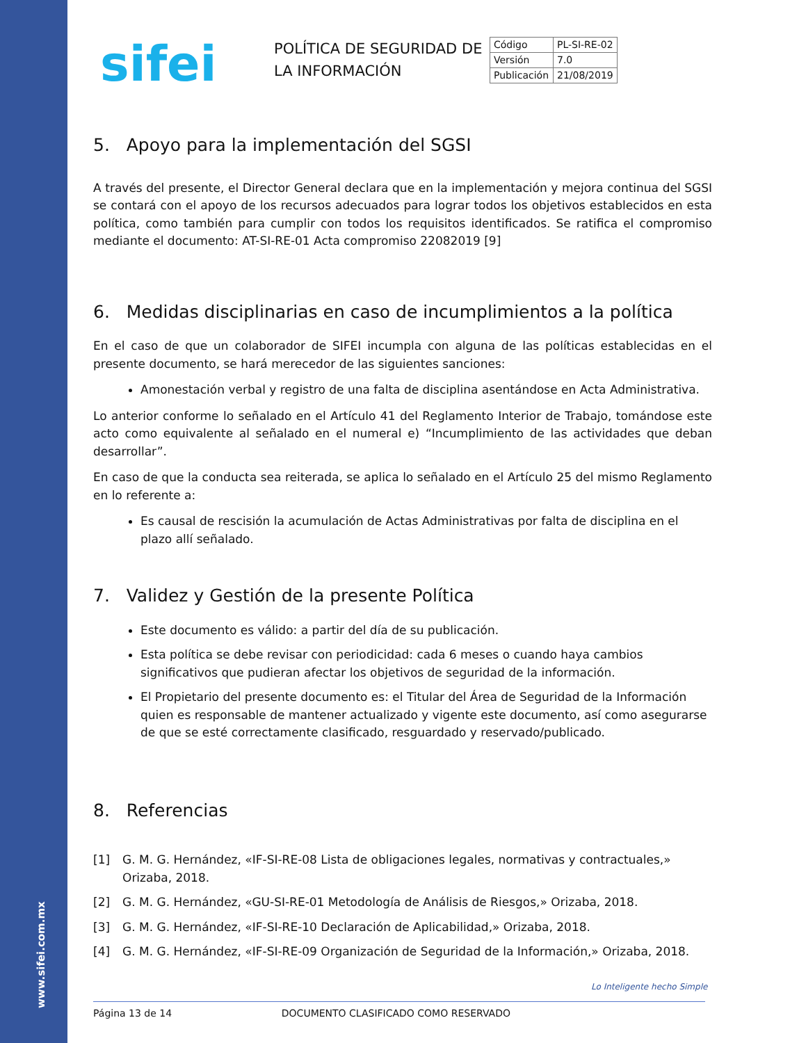www.sifei.com.mx
sifei
POLÍTICA DE SEGURIDAD DE LA INFORMACIÓN
| Código | PL-SI-RE-02 |
| Versión | 7.0 |
| Publicación | 21/08/2019 |
5. Apoyo para la implementación del SGSI
A través del presente, el Director General declara que en la implementación y mejora continua del SGSI se contará con el apoyo de los recursos adecuados para lograr todos los objetivos establecidos en esta política, como también para cumplir con todos los requisitos identificados. Se ratifica el compromiso mediante el documento: AT-SI-RE-01 Acta compromiso 22082019 [9]
6. Medidas disciplinarias en caso de incumplimientos a la política
En el caso de que un colaborador de SIFEI incumpla con alguna de las políticas establecidas en el presente documento, se hará merecedor de las siguientes sanciones:
Amonestación verbal y registro de una falta de disciplina asentándose en Acta Administrativa.
Lo anterior conforme lo señalado en el Artículo 41 del Reglamento Interior de Trabajo, tomándose este acto como equivalente al señalado en el numeral e) “Incumplimiento de las actividades que deban desarrollar”.
En caso de que la conducta sea reiterada, se aplica lo señalado en el Artículo 25 del mismo Reglamento en lo referente a:
Es causal de rescisión la acumulación de Actas Administrativas por falta de disciplina en el plazo allí señalado.
7. Validez y Gestión de la presente Política
Este documento es válido: a partir del día de su publicación.
Esta política se debe revisar con periodicidad: cada 6 meses o cuando haya cambios significativos que pudieran afectar los objetivos de seguridad de la información.
El Propietario del presente documento es: el Titular del Área de Seguridad de la Información quien es responsable de mantener actualizado y vigente este documento, así como asegurarse de que se esté correctamente clasificado, resguardado y reservado/publicado.
8. Referencias
[1] G. M. G. Hernández, «IF-SI-RE-08 Lista de obligaciones legales, normativas y contractuales,» Orizaba, 2018.
[2] G. M. G. Hernández, «GU-SI-RE-01 Metodología de Análisis de Riesgos,» Orizaba, 2018.
[3] G. M. G. Hernández, «IF-SI-RE-10 Declaración de Aplicabilidad,» Orizaba, 2018.
[4] G. M. G. Hernández, «IF-SI-RE-09 Organización de Seguridad de la Información,» Orizaba, 2018.
Lo Inteligente hecho Simple
Página 13 de 14 DOCUMENTO CLASIFICADO COMO RESERVADO